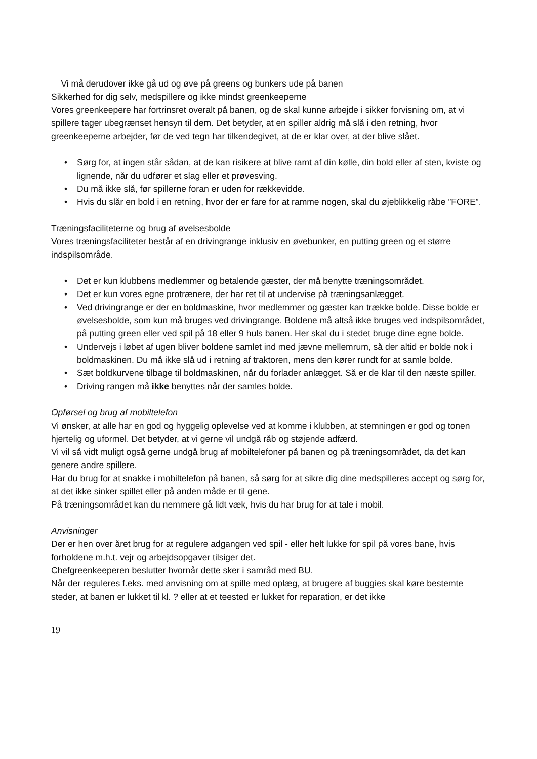Vi må derudover ikke gå ud og øve på greens og bunkers ude på banen
Sikkerhed for dig selv, medspillere og ikke mindst greenkeeperne
Vores greenkeepere har fortrinsret overalt på banen, og de skal kunne arbejde i sikker forvisning om, at vi spillere tager ubegrænset hensyn til dem. Det betyder, at en spiller aldrig må slå i den retning, hvor greenkeeperne arbejder, før de ved tegn har tilkendegivet, at de er klar over, at der blive slået.
• Sørg for, at ingen står sådan, at de kan risikere at blive ramt af din kølle, din bold eller af sten, kviste og lignende, når du udfører et slag eller et prøvesving.
• Du må ikke slå, før spillerne foran er uden for rækkevidde.
• Hvis du slår en bold i en retning, hvor der er fare for at ramme nogen, skal du øjeblikkelig råbe ”FORE”.
Træningsfaciliteterne og brug af øvelsesbolde
Vores træningsfaciliteter består af en drivingrange inklusiv en øvebunker, en putting green og et større indspilsområde.
• Det er kun klubbens medlemmer og betalende gæster, der må benytte træningsområdet.
• Det er kun vores egne protrænere, der har ret til at undervise på træningsanlægget.
• Ved drivingrange er der en boldmaskine, hvor medlemmer og gæster kan trække bolde. Disse bolde er øvelsesbolde, som kun må bruges ved drivingrange. Boldene må altså ikke bruges ved indspilsområdet, på putting green eller ved spil på 18 eller 9 huls banen. Her skal du i stedet bruge dine egne bolde.
• Undervejs i løbet af ugen bliver boldene samlet ind med jævne mellemrum, så der altid er bolde nok i boldmaskinen. Du må ikke slå ud i retning af traktoren, mens den kører rundt for at samle bolde.
• Sæt boldkurvene tilbage til boldmaskinen, når du forlader anlægget. Så er de klar til den næste spiller.
• Driving rangen må ikke benyttes når der samles bolde.
Opførsel og brug af mobiltelefon
Vi ønsker, at alle har en god og hyggelig oplevelse ved at komme i klubben, at stemningen er god og tonen hjertelig og uformel. Det betyder, at vi gerne vil undgå råb og støjende adfærd.
Vi vil så vidt muligt også gerne undgå brug af mobiltelefoner på banen og på træningsområdet, da det kan genere andre spillere.
Har du brug for at snakke i mobiltelefon på banen, så sørg for at sikre dig dine medspilleres accept og sørg for, at det ikke sinker spillet eller på anden måde er til gene.
På træningsområdet kan du nemmere gå lidt væk, hvis du har brug for at tale i mobil.
Anvisninger
Der er hen over året brug for at regulere adgangen ved spil - eller helt lukke for spil på vores bane, hvis forholdene m.h.t. vejr og arbejdsopgaver tilsiger det.
Chefgreenkeeperen beslutter hvornår dette sker i samråd med BU.
Når der reguleres f.eks. med anvisning om at spille med oplæg, at brugere af buggies skal køre bestemte steder, at banen er lukket til kl. ? eller at et teested er lukket for reparation, er det ikke
19